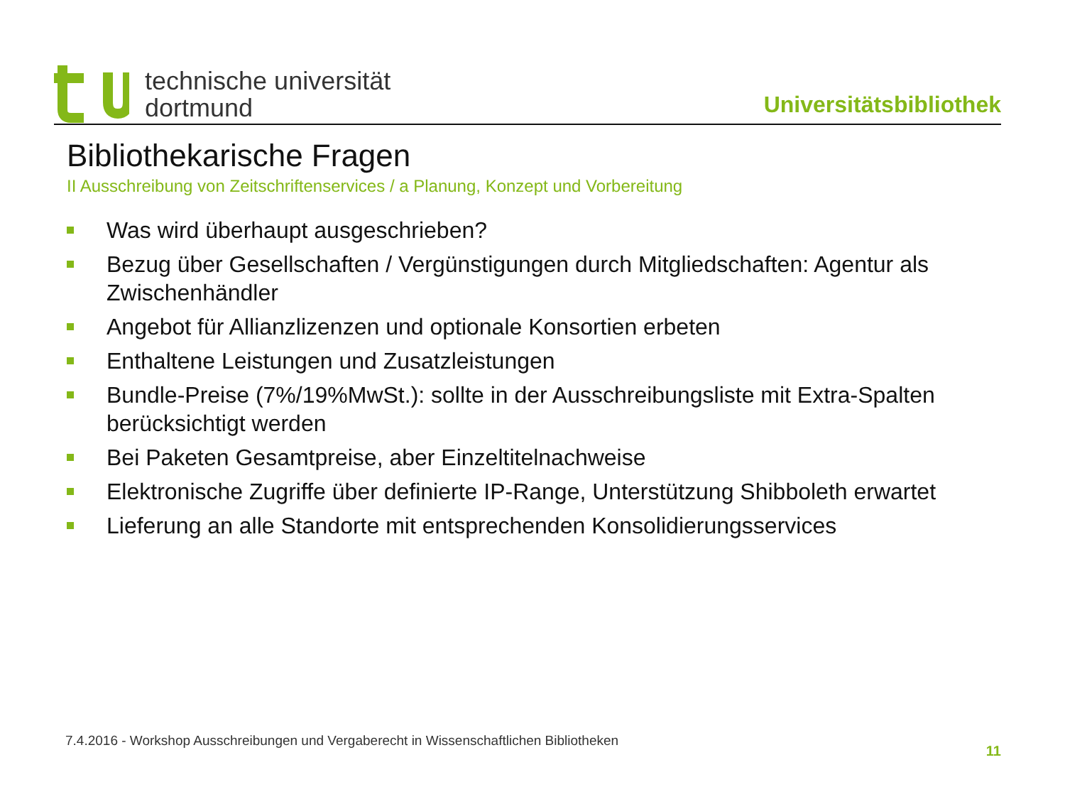technische universität
dortmund
Universitätsbibliothek
Bibliothekarische Fragen
II Ausschreibung von Zeitschriftenservices / a Planung, Konzept und Vorbereitung
Was wird überhaupt ausgeschrieben?
Bezug über Gesellschaften / Vergünstigungen durch Mitgliedschaften: Agentur als Zwischenhändler
Angebot für Allianzlizenzen und optionale Konsortien erbeten
Enthaltene Leistungen und Zusatzleistungen
Bundle-Preise (7%/19%MwSt.): sollte in der Ausschreibungsliste mit Extra-Spalten berücksichtigt werden
Bei Paketen Gesamtpreise, aber Einzeltitelnachweise
Elektronische Zugriffe über definierte IP-Range, Unterstützung Shibboleth erwartet
Lieferung an alle Standorte mit entsprechenden Konsolidierungsservices
7.4.2016 - Workshop Ausschreibungen und Vergaberecht in Wissenschaftlichen Bibliotheken 11